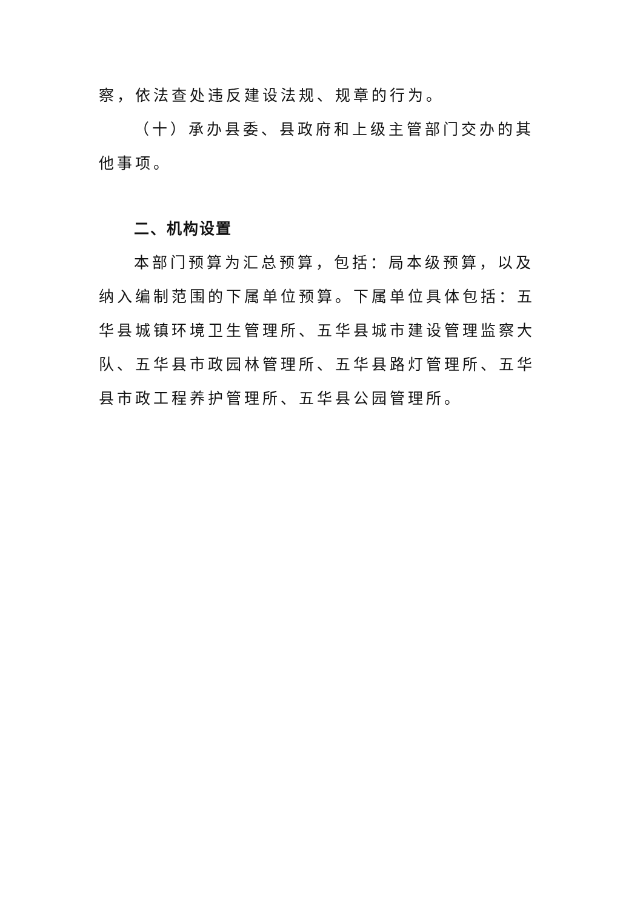察，依法查处违反建设法规、规章的行为。
（十）承办县委、县政府和上级主管部门交办的其他事项。
二、机构设置
本部门预算为汇总预算，包括：局本级预算，以及纳入编制范围的下属单位预算。下属单位具体包括：五华县城镇环境卫生管理所、五华县城市建设管理监察大队、五华县市政园林管理所、五华县路灯管理所、五华县市政工程养护管理所、五华县公园管理所。